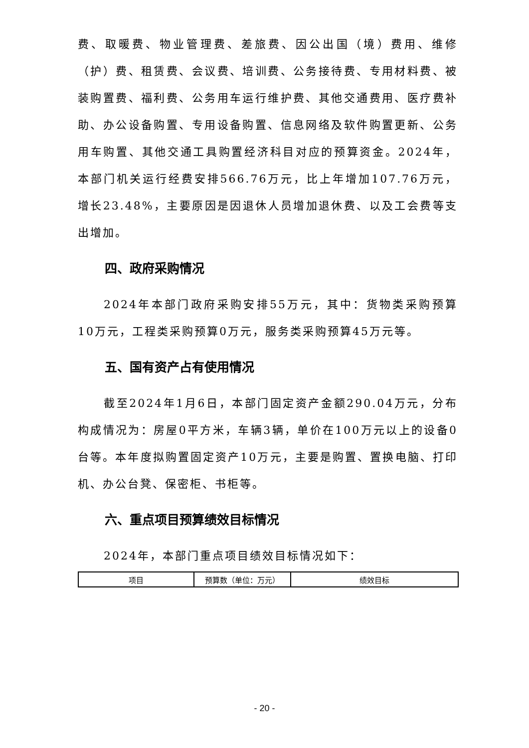费、取暖费、物业管理费、差旅费、因公出国（境）费用、维修（护）费、租赁费、会议费、培训费、公务接待费、专用材料费、被装购置费、福利费、公务用车运行维护费、其他交通费用、医疗费补助、办公设备购置、专用设备购置、信息网络及软件购置更新、公务用车购置、其他交通工具购置经济科目对应的预算资金。2024年，本部门机关运行经费安排566.76万元，比上年增加107.76万元，增长23.48%，主要原因是因退休人员增加退休费、以及工会费等支出增加。
四、政府采购情况
2024年本部门政府采购安排55万元，其中：货物类采购预算10万元，工程类采购预算0万元，服务类采购预算45万元等。
五、国有资产占有使用情况
截至2024年1月6日，本部门固定资产金额290.04万元，分布构成情况为：房屋0平方米，车辆3辆，单价在100万元以上的设备0台等。本年度拟购置固定资产10万元，主要是购置、置换电脑、打印机、办公台凳、保密柜、书柜等。
六、重点项目预算绩效目标情况
2024年，本部门重点项目绩效目标情况如下：
| 项目 | 预算数（单位：万元） | 绩效目标 |
- 20 -